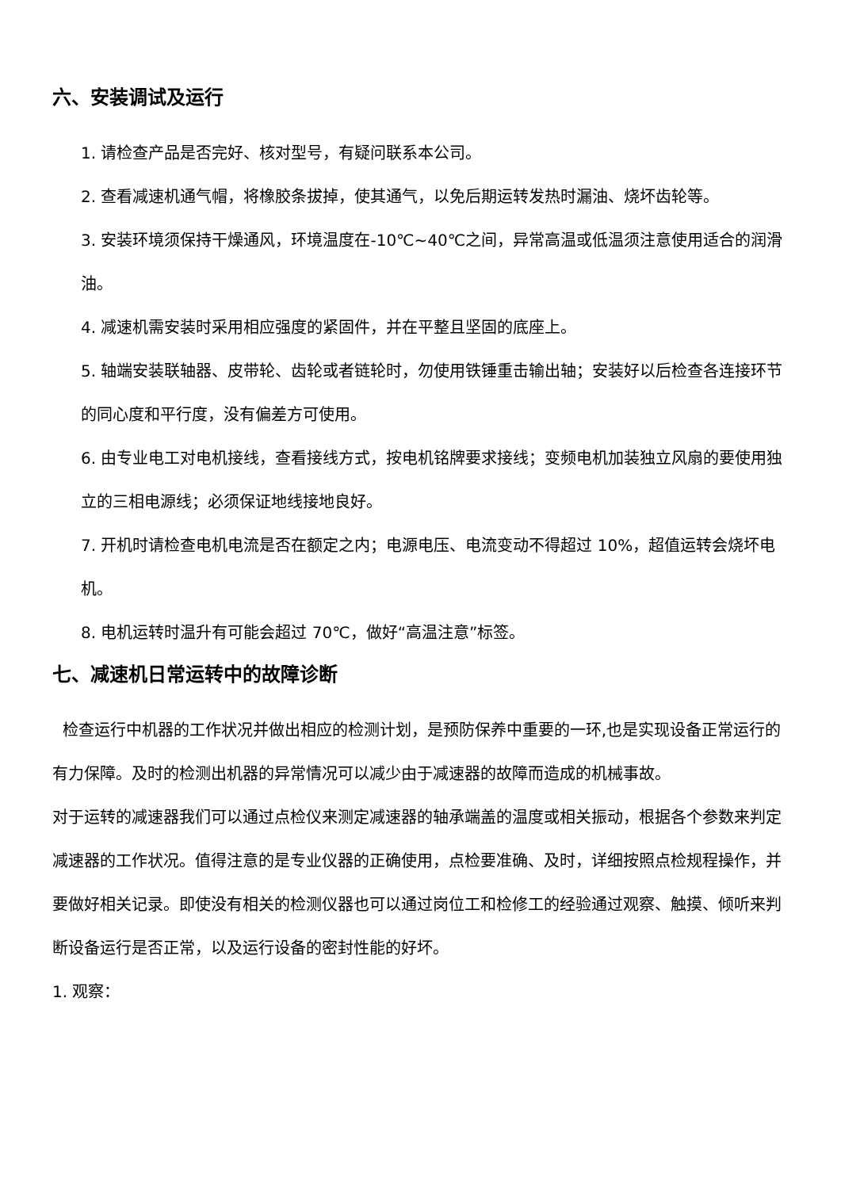六、安装调试及运行
1. 请检查产品是否完好、核对型号，有疑问联系本公司。
2. 查看减速机通气帽，将橡胶条拔掉，使其通气，以免后期运转发热时漏油、烧坏齿轮等。
3. 安装环境须保持干燥通风，环境温度在-10℃~40℃之间，异常高温或低温须注意使用适合的润滑油。
4. 减速机需安装时采用相应强度的紧固件，并在平整且坚固的底座上。
5. 轴端安装联轴器、皮带轮、齿轮或者链轮时，勿使用铁锤重击输出轴；安装好以后检查各连接环节的同心度和平行度，没有偏差方可使用。
6. 由专业电工对电机接线，查看接线方式，按电机铭牌要求接线；变频电机加装独立风扇的要使用独立的三相电源线；必须保证地线接地良好。
7. 开机时请检查电机电流是否在额定之内；电源电压、电流变动不得超过 10%，超值运转会烧坏电机。
8. 电机运转时温升有可能会超过 70℃，做好“高温注意”标签。
七、减速机日常运转中的故障诊断
检查运行中机器的工作状况并做出相应的检测计划，是预防保养中重要的一环,也是实现设备正常运行的有力保障。及时的检测出机器的异常情况可以减少由于减速器的故障而造成的机械事故。
对于运转的减速器我们可以通过点检仪来测定减速器的轴承端盖的温度或相关振动，根据各个参数来判定减速器的工作状况。值得注意的是专业仪器的正确使用，点检要准确、及时，详细按照点检规程操作，并要做好相关记录。即使没有相关的检测仪器也可以通过岗位工和检修工的经验通过观察、触摸、倾听来判断设备运行是否正常，以及运行设备的密封性能的好坏。
1. 观察：